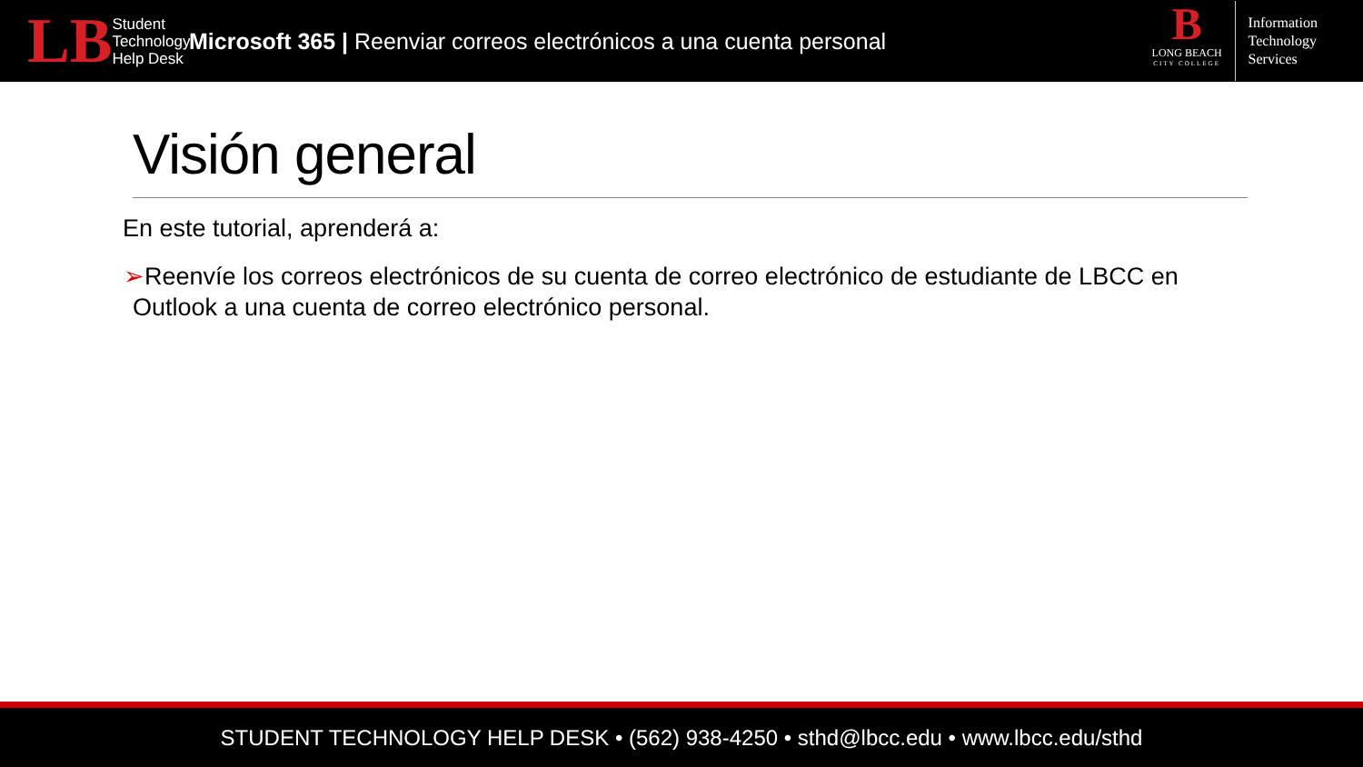LB
Student
Technology
Help Desk
Microsoft 365 | Reenviar correos electrónicos a una cuenta personal
B
LONG BEACH
CITY COLLEGE
Information
Technology
Services
Visión general
En este tutorial, aprenderá a:
➢Reenvíe los correos electrónicos de su cuenta de correo electrónico de estudiante de LBCC en Outlook a una cuenta de correo electrónico personal.
STUDENT TECHNOLOGY HELP DESK • (562) 938-4250 • sthd@lbcc.edu • www.lbcc.edu/sthd